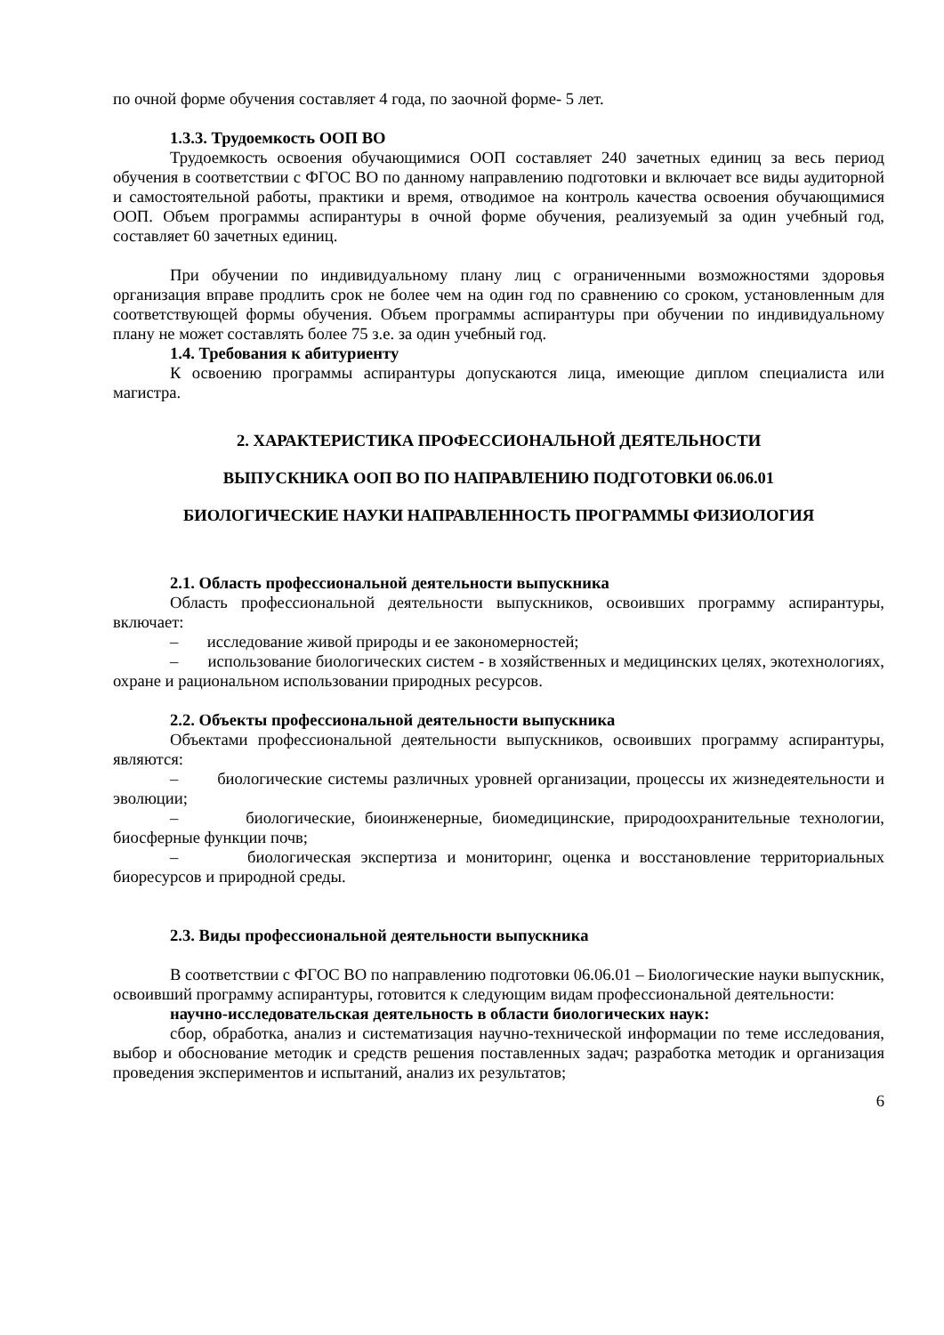по очной форме обучения составляет 4 года, по заочной форме- 5 лет.
1.3.3. Трудоемкость ООП ВО
Трудоемкость освоения обучающимися ООП составляет 240 зачетных единиц за весь период обучения в соответствии с ФГОС ВО по данному направлению подготовки и включает все виды аудиторной и самостоятельной работы, практики и время, отводимое на контроль качества освоения обучающимися ООП. Объем программы аспирантуры в очной форме обучения, реализуемый за один учебный год, составляет 60 зачетных единиц.
При обучении по индивидуальному плану лиц с ограниченными возможностями здоровья организация вправе продлить срок не более чем на один год по сравнению со сроком, установленным для соответствующей формы обучения. Объем программы аспирантуры при обучении по индивидуальному плану не может составлять более 75 з.е. за один учебный год.
1.4. Требования к абитуриенту
К освоению программы аспирантуры допускаются лица, имеющие диплом специалиста или магистра.
2. ХАРАКТЕРИСТИКА ПРОФЕССИОНАЛЬНОЙ ДЕЯТЕЛЬНОСТИ
ВЫПУСКНИКА ООП ВО ПО НАПРАВЛЕНИЮ ПОДГОТОВКИ 06.06.01
БИОЛОГИЧЕСКИЕ НАУКИ НАПРАВЛЕННОСТЬ ПРОГРАММЫ ФИЗИОЛОГИЯ
2.1. Область профессиональной деятельности выпускника
Область профессиональной деятельности выпускников, освоивших программу аспирантуры, включает:
– исследование живой природы и ее закономерностей;
– использование биологических систем - в хозяйственных и медицинских целях, экотехнологиях, охране и рациональном использовании природных ресурсов.
2.2. Объекты профессиональной деятельности выпускника
Объектами профессиональной деятельности выпускников, освоивших программу аспирантуры, являются:
– биологические системы различных уровней организации, процессы их жизнедеятельности и эволюции;
– биологические, биоинженерные, биомедицинские, природоохранительные технологии, биосферные функции почв;
– биологическая экспертиза и мониторинг, оценка и восстановление территориальных биоресурсов и природной среды.
2.3. Виды профессиональной деятельности выпускника
В соответствии с ФГОС ВО по направлению подготовки 06.06.01 – Биологические науки выпускник, освоивший программу аспирантуры, готовится к следующим видам профессиональной деятельности:
научно-исследовательская деятельность в области биологических наук:
сбор, обработка, анализ и систематизация научно-технической информации по теме исследования, выбор и обоснование методик и средств решения поставленных задач; разработка методик и организация проведения экспериментов и испытаний, анализ их результатов;
6